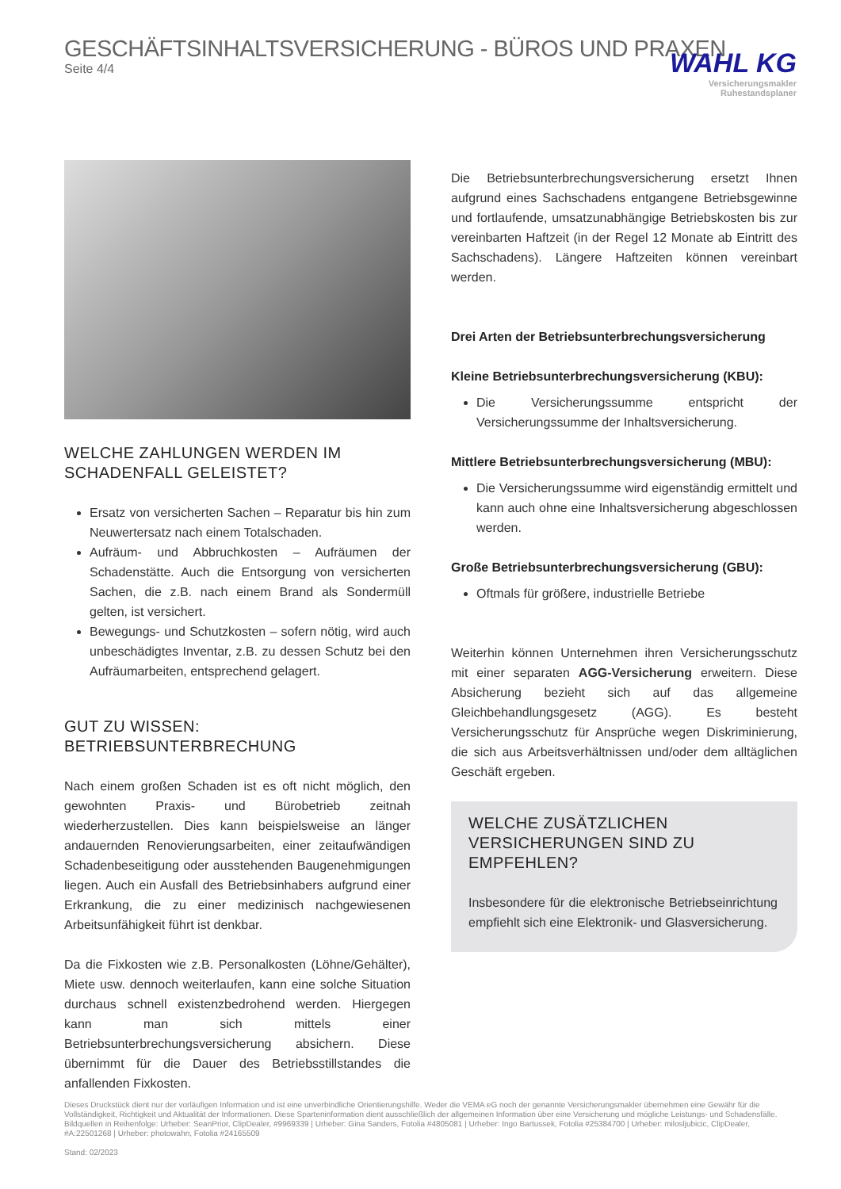GESCHÄFTSINHALTSVERSICHERUNG - BÜROS UND PRAXEN
Seite 4/4
WAHL KG
Versicherungsmakler
Ruhestandsplaner
WELCHE ZAHLUNGEN WERDEN IM SCHADENFALL GELEISTET?
Ersatz von versicherten Sachen – Reparatur bis hin zum Neuwertersatz nach einem Totalschaden.
Aufräum- und Abbruchkosten – Aufräumen der Schadenstätte. Auch die Entsorgung von versicherten Sachen, die z.B. nach einem Brand als Sondermüll gelten, ist versichert.
Bewegungs- und Schutzkosten – sofern nötig, wird auch unbeschädigtes Inventar, z.B. zu dessen Schutz bei den Aufräumarbeiten, entsprechend gelagert.
GUT ZU WISSEN: BETRIEBSUNTERBRECHUNG
Nach einem großen Schaden ist es oft nicht möglich, den gewohnten Praxis- und Bürobetrieb zeitnah wiederherzustellen. Dies kann beispielsweise an länger andauernden Renovierungsarbeiten, einer zeitaufwändigen Schadenbeseitigung oder ausstehenden Baugenehmigungen liegen. Auch ein Ausfall des Betriebsinhabers aufgrund einer Erkrankung, die zu einer medizinisch nachgewiesenen Arbeitsunfähigkeit führt ist denkbar.
Da die Fixkosten wie z.B. Personalkosten (Löhne/Gehälter), Miete usw. dennoch weiterlaufen, kann eine solche Situation durchaus schnell existenzbedrohend werden. Hiergegen kann man sich mittels einer Betriebsunterbrechungsversicherung absichern. Diese übernimmt für die Dauer des Betriebsstillstandes die anfallenden Fixkosten.
Die Betriebsunterbrechungsversicherung ersetzt Ihnen aufgrund eines Sachschadens entgangene Betriebsgewinne und fortlaufende, umsatzunabhängige Betriebskosten bis zur vereinbarten Haftzeit (in der Regel 12 Monate ab Eintritt des Sachschadens). Längere Haftzeiten können vereinbart werden.
Drei Arten der Betriebsunterbrechungsversicherung
Kleine Betriebsunterbrechungsversicherung (KBU):
Die Versicherungssumme entspricht der Versicherungssumme der Inhaltsversicherung.
Mittlere Betriebsunterbrechungsversicherung (MBU):
Die Versicherungssumme wird eigenständig ermittelt und kann auch ohne eine Inhaltsversicherung abgeschlossen werden.
Große Betriebsunterbrechungsversicherung (GBU):
Oftmals für größere, industrielle Betriebe
Weiterhin können Unternehmen ihren Versicherungsschutz mit einer separaten AGG-Versicherung erweitern. Diese Absicherung bezieht sich auf das allgemeine Gleichbehandlungsgesetz (AGG). Es besteht Versicherungsschutz für Ansprüche wegen Diskriminierung, die sich aus Arbeitsverhältnissen und/oder dem alltäglichen Geschäft ergeben.
WELCHE ZUSÄTZLICHEN VERSICHERUNGEN SIND ZU EMPFEHLEN?
Insbesondere für die elektronische Betriebseinrichtung empfiehlt sich eine Elektronik- und Glasversicherung.
Dieses Druckstück dient nur der vorläufigen Information und ist eine unverbindliche Orientierungshilfe. Weder die VEMA eG noch der genannte Versicherungsmakler übernehmen eine Gewähr für die Vollständigkeit, Richtigkeit und Aktualität der Informationen. Diese Sparteninformation dient ausschließlich der allgemeinen Information über eine Versicherung und mögliche Leistungs- und Schadensfälle.
Bildquellen in Reihenfolge: Urheber: SeanPrior, ClipDealer, #9969339 | Urheber: Gina Sanders, Fotolia #4805081 | Urheber: Ingo Bartussek, Fotolia #25384700 | Urheber: milosljubicic, ClipDealer, #A:22501268 | Urheber: photowahn, Fotolia #24165509
Stand: 02/2023